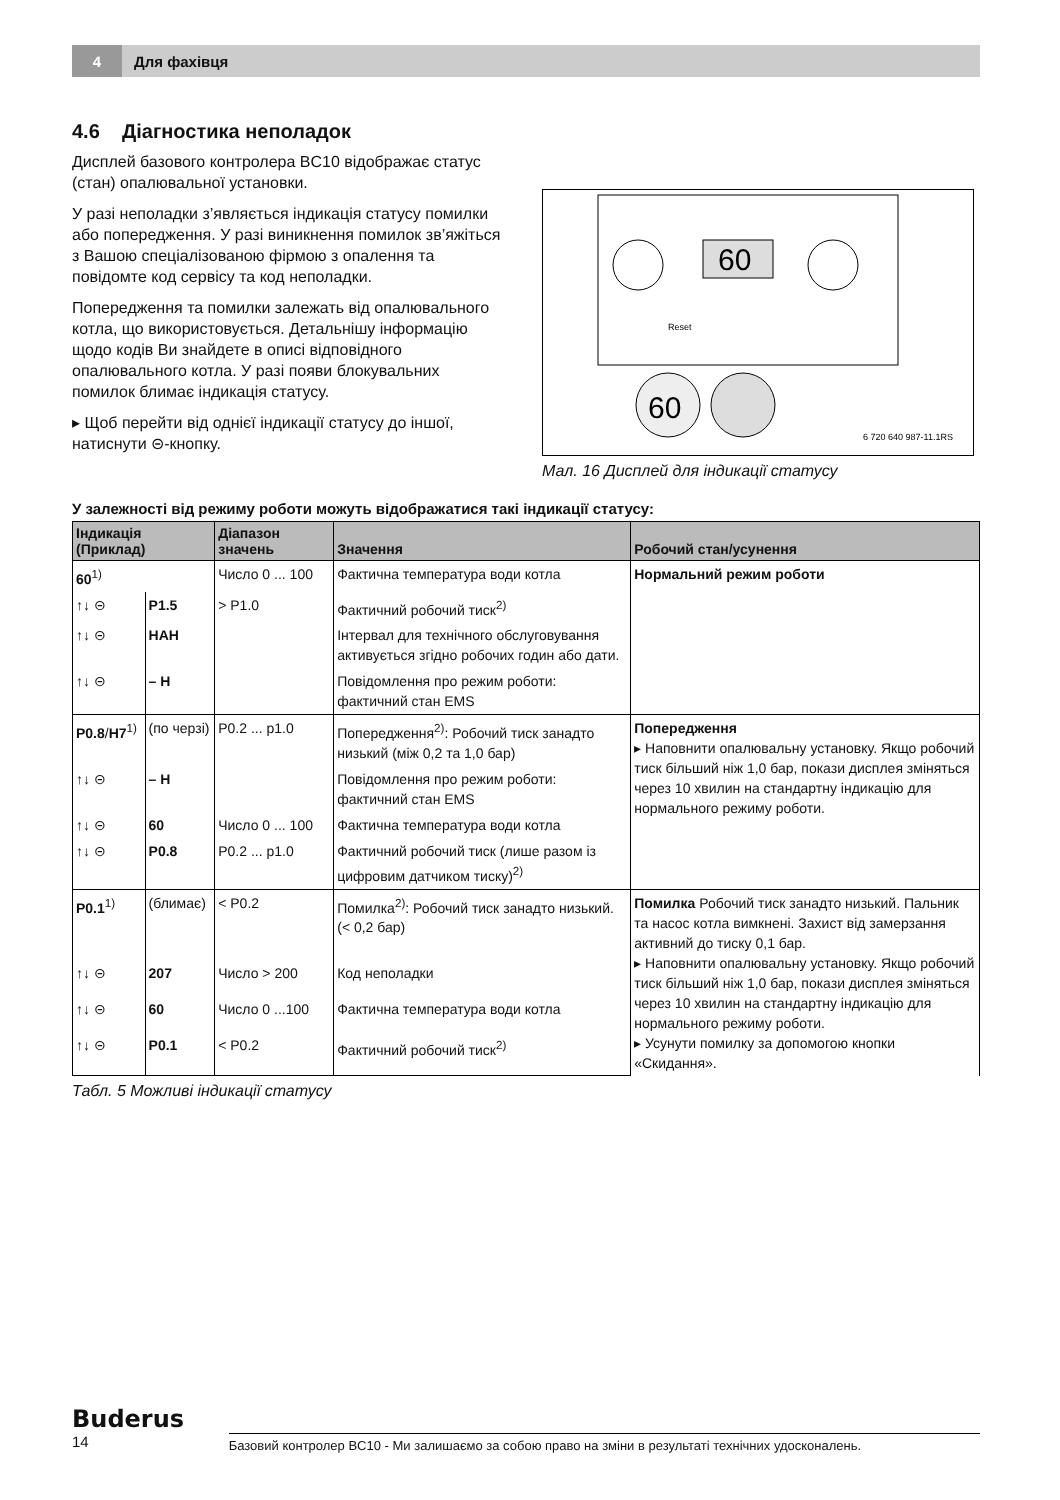4 Для фахівця
4.6 Діагностика неполадок
Дисплей базового контролера BC10 відображає статус (стан) опалювальної установки.
У разі неполадки з’являється індикація статусу помилки або попередження. У разі виникнення помилок зв’яжіться з Вашою спеціалізованою фірмою з опалення та повідомте код сервісу та код неполадки.
Попередження та помилки залежать від опалювального котла, що використовується. Детальнішу інформацію щодо кодів Ви знайдете в описі відповідного опалювального котла. У разі появи блокувальних помилок блимає індикація статусу.
▸ Щоб перейти від однієї індикації статусу до іншої, натиснути ⊝-кнопку.
60
60
6 720 640 987-11.1RS
Reset
Мал. 16 Дисплей для індикації статусу
У залежності від режиму роботи можуть відображатися такі індикації статусу:
| Індикація (Приклад) | | Діапазон значень | Значення | Робочий стан/усунення |
| --- | --- | --- | --- | --- |
| 60<sup>1)</sup> | | Число 0 ... 100 | Фактична температура води котла | Нормальний режим роботи |
| ↑↓ ⊝ | P1.5 | > P1.0 | Фактичний робочий тиск<sup>2)</sup> | |
| ↑↓ ⊝ | HAH | | Інтервал для технічного обслуговування активується згідно робочих годин або дати. | |
| ↑↓ ⊝ | – H | | Повідомлення про режим роботи: фактичний стан EMS | |
| P0.8 / H7<sup>1)</sup> | (по черзі) | P0.2 ... p1.0 | Попередження<sup>2)</sup>: Робочий тиск занадто низький (між 0,2 та 1,0 бар) | Попередження ▸ Наповнити опалювальну установку. Якщо робочий тиск більший ніж 1,0 бар, покази дисплея зміняться через 10 хвилин на стандартну індикацію для нормального режиму роботи. |
| ↑↓ ⊝ | – H | | Повідомлення про режим роботи: фактичний стан EMS | |
| ↑↓ ⊝ | 60 | Число 0 ... 100 | Фактична температура води котла | |
| ↑↓ ⊝ | P0.8 | P0.2 ... p1.0 | Фактичний робочий тиск (лише разом із цифровим датчиком тиску)<sup>2)</sup> | |
| P0.1<sup>1)</sup> | (блимає) | < P0.2 | Помилка<sup>2)</sup>: Робочий тиск занадто низький. (< 0,2 бар) | Помилка Робочий тиск занадто низький. Пальник та насос котла вимкнені. Захист від замерзання активний до тиску 0,1 бар. ▸ Наповнити опалювальну установку. Якщо робочий тиск більший ніж 1,0 бар, покази дисплея зміняться через 10 хвилин на стандартну індикацію для нормального режиму роботи. ▸ Усунути помилку за допомогою кнопки «Скидання». |
| ↑↓ ⊝ | 207 | Число > 200 | Код неполадки | |
| ↑↓ ⊝ | 60 | Число 0 ...100 | Фактична температура води котла | |
| ↑↓ ⊝ | P0.1 | < P0.2 | Фактичний робочий тиск<sup>2)</sup> | |
Табл. 5 Можливі індикації статусу
Buderus
14
Базовий контролер BC10 - Ми залишаємо за собою право на зміни в результаті технічних удосконалень.